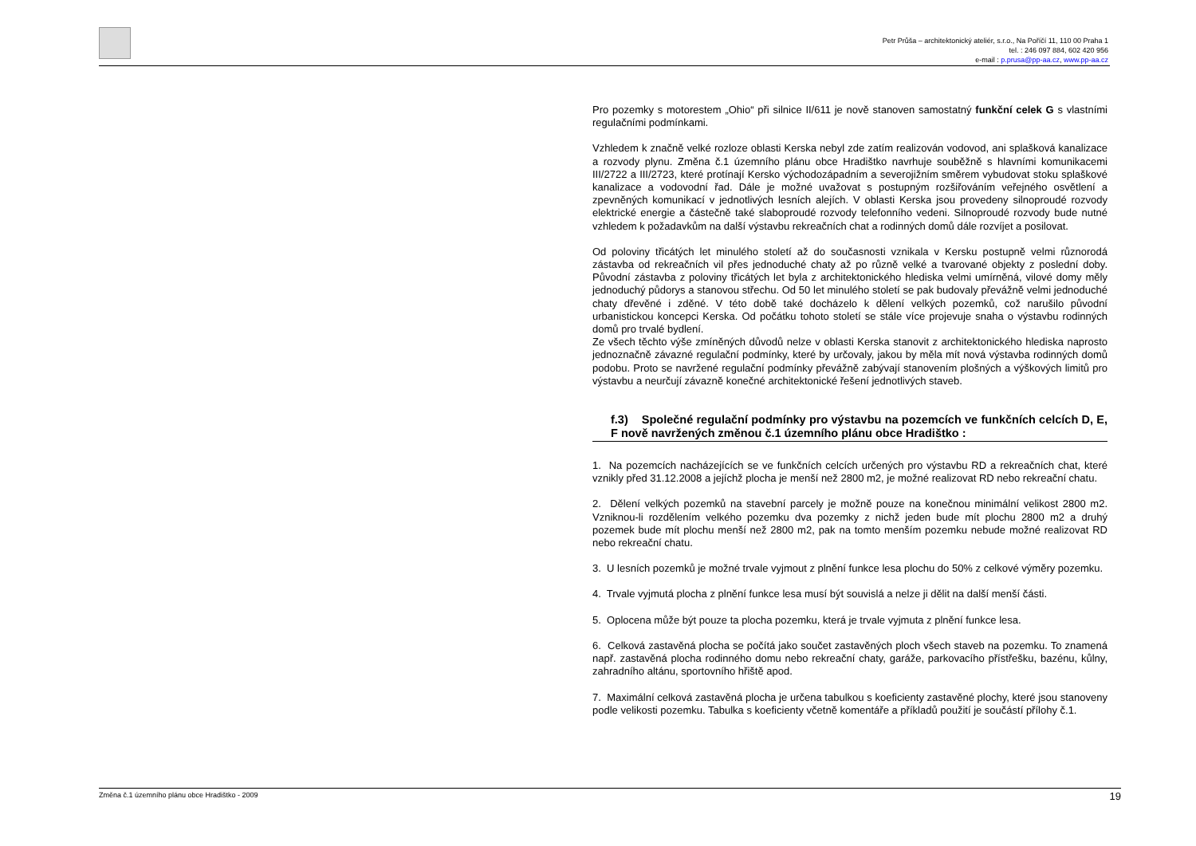Petr Průša – architektonický ateliér, s.r.o., Na Poříčí 11, 110 00 Praha 1
tel. : 246 097 884, 602 420 956
e-mail : p.prusa@pp-aa.cz, www.pp-aa.cz
Pro pozemky s motorestem „Ohio“ při silnice II/611 je nově stanoven samostatný funkční celek G s vlastními regulačními podmínkami.
Vzhledem k značně velké rozloze oblasti Kerska nebyl zde zatím realizován vodovod, ani splašková kanalizace a rozvody plynu. Změna č.1 územního plánu obce Hradištko navrhuje souběžně s hlavními komunikacemi III/2722 a III/2723, které protínají Kersko východozápadním a severojižním směrem vybudovat stoku splaškové kanalizace a vodovodní řad. Dále je možné uvažovat s postupným rozšiřováním veřejného osvětlení a zpevněných komunikací v jednotlivých lesních alejích. V oblasti Kerska jsou provedeny silnoproudé rozvody elektrické energie a částečně také slaboproudé rozvody telefonního vedeni. Silnoproudé rozvody bude nutné vzhledem k požadavkům na další výstavbu rekreačních chat a rodinných domů dále rozvíjet a posilovat.
Od poloviny třicátých let minulého století až do současnosti vznikala v Kersku postupně velmi různorodá zástavba od rekreačních vil přes jednoduché chaty až po různě velké a tvarované objekty z poslední doby. Původní zástavba z poloviny třicátých let byla z architektonického hlediska velmi umírněná, vilové domy měly jednoduchý půdorys a stanovou střechu. Od 50 let minulého století se pak budovaly převážně velmi jednoduché chaty dřevěné i zděné. V této době také docházelo k dělení velkých pozemků, což narušilo původní urbanistickou koncepci Kerska. Od počátku tohoto století se stále více projevuje snaha o výstavbu rodinných domů pro trvalé bydlení.
Ze všech těchto výše zmíněných důvodů nelze v oblasti Kerska stanovit z architektonického hlediska naprosto jednoznačně závazné regulační podmínky, které by určovaly, jakou by měla mít nová výstavba rodinných domů podobu. Proto se navržené regulační podmínky převážně zabývají stanovením plošných a výškových limitů pro výstavbu a neurčují závazně konečné architektonické řešení jednotlivých staveb.
f.3) Společné regulační podmínky pro výstavbu na pozemcích ve funkčních celcích D, E, F nově navržených změnou č.1 územního plánu obce Hradištko :
1. Na pozemcích nacházejících se ve funkčních celcích určených pro výstavbu RD a rekreačních chat, které vznikly před 31.12.2008 a jejíchž plocha je menší než 2800 m2, je možné realizovat RD nebo rekreační chatu.
2. Dělení velkých pozemků na stavební parcely je možně pouze na konečnou minimální velikost 2800 m2. Vzniknou-li rozdělením velkého pozemku dva pozemky z nichž jeden bude mít plochu 2800 m2 a druhý pozemek bude mít plochu menší než 2800 m2, pak na tomto menším pozemku nebude možné realizovat RD nebo rekreační chatu.
3. U lesních pozemků je možné trvale vyjmout z plnění funkce lesa plochu do 50% z celkové výměry pozemku.
4. Trvale vyjmutá plocha z plnění funkce lesa musí být souvislá a nelze ji dělit na další menší části.
5. Oplocena může být pouze ta plocha pozemku, která je trvale vyjmuta z plnění funkce lesa.
6. Celková zastavěná plocha se počítá jako součet zastavěných ploch všech staveb na pozemku. To znamená např. zastavěná plocha rodinného domu nebo rekreační chaty, garáže, parkovacího přístřešku, bazénu, kůlny, zahradního altánu, sportovního hřiště apod.
7. Maximální celková zastavěná plocha je určena tabulkou s koeficienty zastavěné plochy, které jsou stanoveny podle velikosti pozemku. Tabulka s koeficienty včetně komentáře a příkladů použití je součástí přílohy č.1.
Změna č.1 územního plánu obce Hradištko - 2009 19